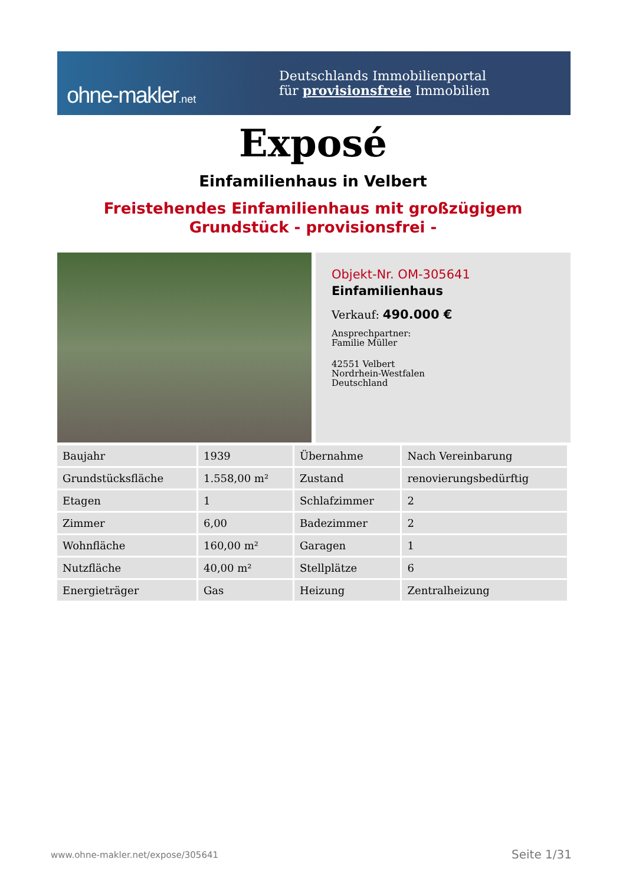ohne-makler.net
Deutschlands Immobilienportal
für provisionsfreie Immobilien
Exposé
Einfamilienhaus in Velbert
Freistehendes Einfamilienhaus mit großzügigem
Grundstück - provisionsfrei -
Objekt-Nr. OM-305641
Einfamilienhaus
Verkauf: 490.000 €
Ansprechpartner:
Familie Müller
42551 Velbert
Nordrhein-Westfalen
Deutschland
| Baujahr | 1939 | Übernahme | Nach Vereinbarung |
| Grundstücksfläche | 1.558,00 m² | Zustand | renovierungsbedürftig |
| Etagen | 1 | Schlafzimmer | 2 |
| Zimmer | 6,00 | Badezimmer | 2 |
| Wohnfläche | 160,00 m² | Garagen | 1 |
| Nutzfläche | 40,00 m² | Stellplätze | 6 |
| Energieträger | Gas | Heizung | Zentralheizung |
www.ohne-makler.net/expose/305641
Seite 1/31